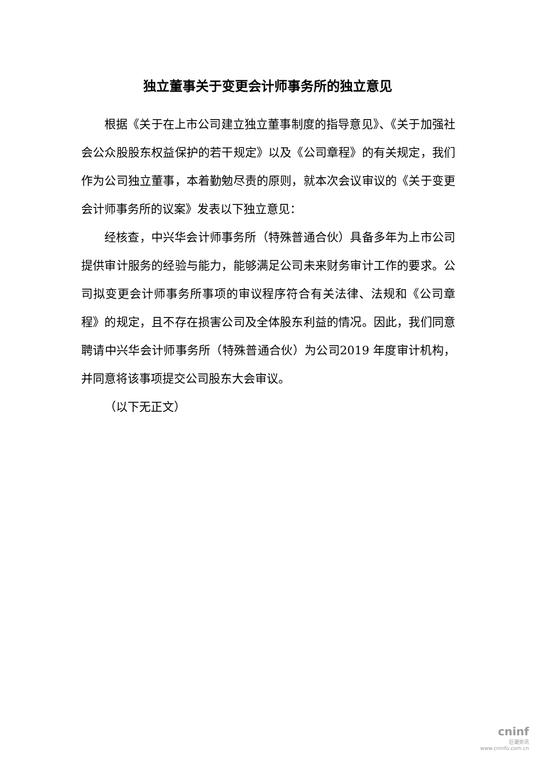独立董事关于变更会计师事务所的独立意见
根据《关于在上市公司建立独立董事制度的指导意见》、《关于加强社会公众股股东权益保护的若干规定》以及《公司章程》的有关规定，我们作为公司独立董事，本着勤勉尽责的原则，就本次会议审议的《关于变更会计师事务所的议案》发表以下独立意见：
经核查，中兴华会计师事务所（特殊普通合伙）具备多年为上市公司提供审计服务的经验与能力，能够满足公司未来财务审计工作的要求。公司拟变更会计师事务所事项的审议程序符合有关法律、法规和《公司章程》的规定，且不存在损害公司及全体股东利益的情况。因此，我们同意聘请中兴华会计师事务所（特殊普通合伙）为公司2019 年度审计机构，并同意将该事项提交公司股东大会审议。
（以下无正文）
cninf
巨潮资讯
www.cninfo.com.cn